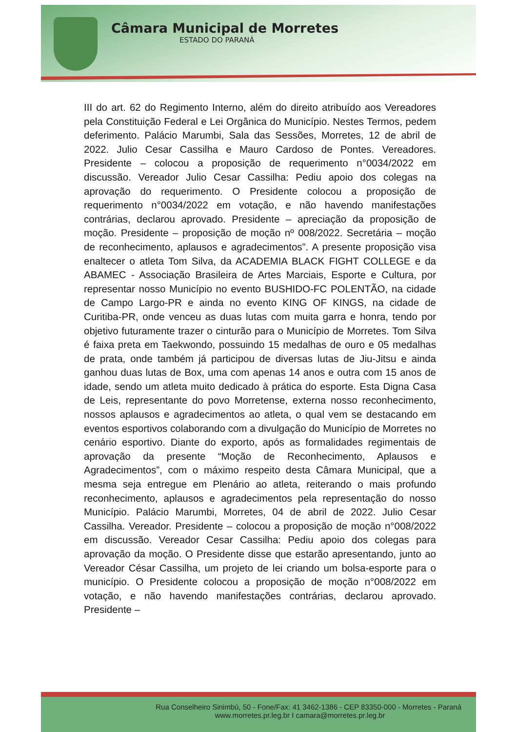Câmara Municipal de Morretes
ESTADO DO PARANÁ
III do art. 62 do Regimento Interno, além do direito atribuído aos Vereadores pela Constituição Federal e Lei Orgânica do Município. Nestes Termos, pedem deferimento. Palácio Marumbi, Sala das Sessões, Morretes, 12 de abril de 2022. Julio Cesar Cassilha e Mauro Cardoso de Pontes. Vereadores. Presidente – colocou a proposição de requerimento n°0034/2022 em discussão. Vereador Julio Cesar Cassilha: Pediu apoio dos colegas na aprovação do requerimento. O Presidente colocou a proposição de requerimento n°0034/2022 em votação, e não havendo manifestações contrárias, declarou aprovado. Presidente – apreciação da proposição de moção. Presidente – proposição de moção nº 008/2022. Secretária – moção de reconhecimento, aplausos e agradecimentos”. A presente proposição visa enaltecer o atleta Tom Silva, da ACADEMIA BLACK FIGHT COLLEGE e da ABAMEC - Associação Brasileira de Artes Marciais, Esporte e Cultura, por representar nosso Município no evento BUSHIDO-FC POLENTÃO, na cidade de Campo Largo-PR e ainda no evento KING OF KINGS, na cidade de Curitiba-PR, onde venceu as duas lutas com muita garra e honra, tendo por objetivo futuramente trazer o cinturão para o Município de Morretes. Tom Silva é faixa preta em Taekwondo, possuindo 15 medalhas de ouro e 05 medalhas de prata, onde também já participou de diversas lutas de Jiu-Jitsu e ainda ganhou duas lutas de Box, uma com apenas 14 anos e outra com 15 anos de idade, sendo um atleta muito dedicado à prática do esporte. Esta Digna Casa de Leis, representante do povo Morretense, externa nosso reconhecimento, nossos aplausos e agradecimentos ao atleta, o qual vem se destacando em eventos esportivos colaborando com a divulgação do Município de Morretes no cenário esportivo. Diante do exporto, após as formalidades regimentais de aprovação da presente “Moção de Reconhecimento, Aplausos e Agradecimentos”, com o máximo respeito desta Câmara Municipal, que a mesma seja entregue em Plenário ao atleta, reiterando o mais profundo reconhecimento, aplausos e agradecimentos pela representação do nosso Município. Palácio Marumbi, Morretes, 04 de abril de 2022. Julio Cesar Cassilha. Vereador. Presidente – colocou a proposição de moção n°008/2022 em discussão. Vereador Cesar Cassilha: Pediu apoio dos colegas para aprovação da moção. O Presidente disse que estarão apresentando, junto ao Vereador César Cassilha, um projeto de lei criando um bolsa-esporte para o município. O Presidente colocou a proposição de moção n°008/2022 em votação, e não havendo manifestações contrárias, declarou aprovado. Presidente –
Rua Conselheiro Sinimbú, 50 - Fone/Fax: 41 3462-1386 - CEP 83350-000 - Morretes - Paraná
www.morretes.pr.leg.br I camara@morretes.pr.leg.br